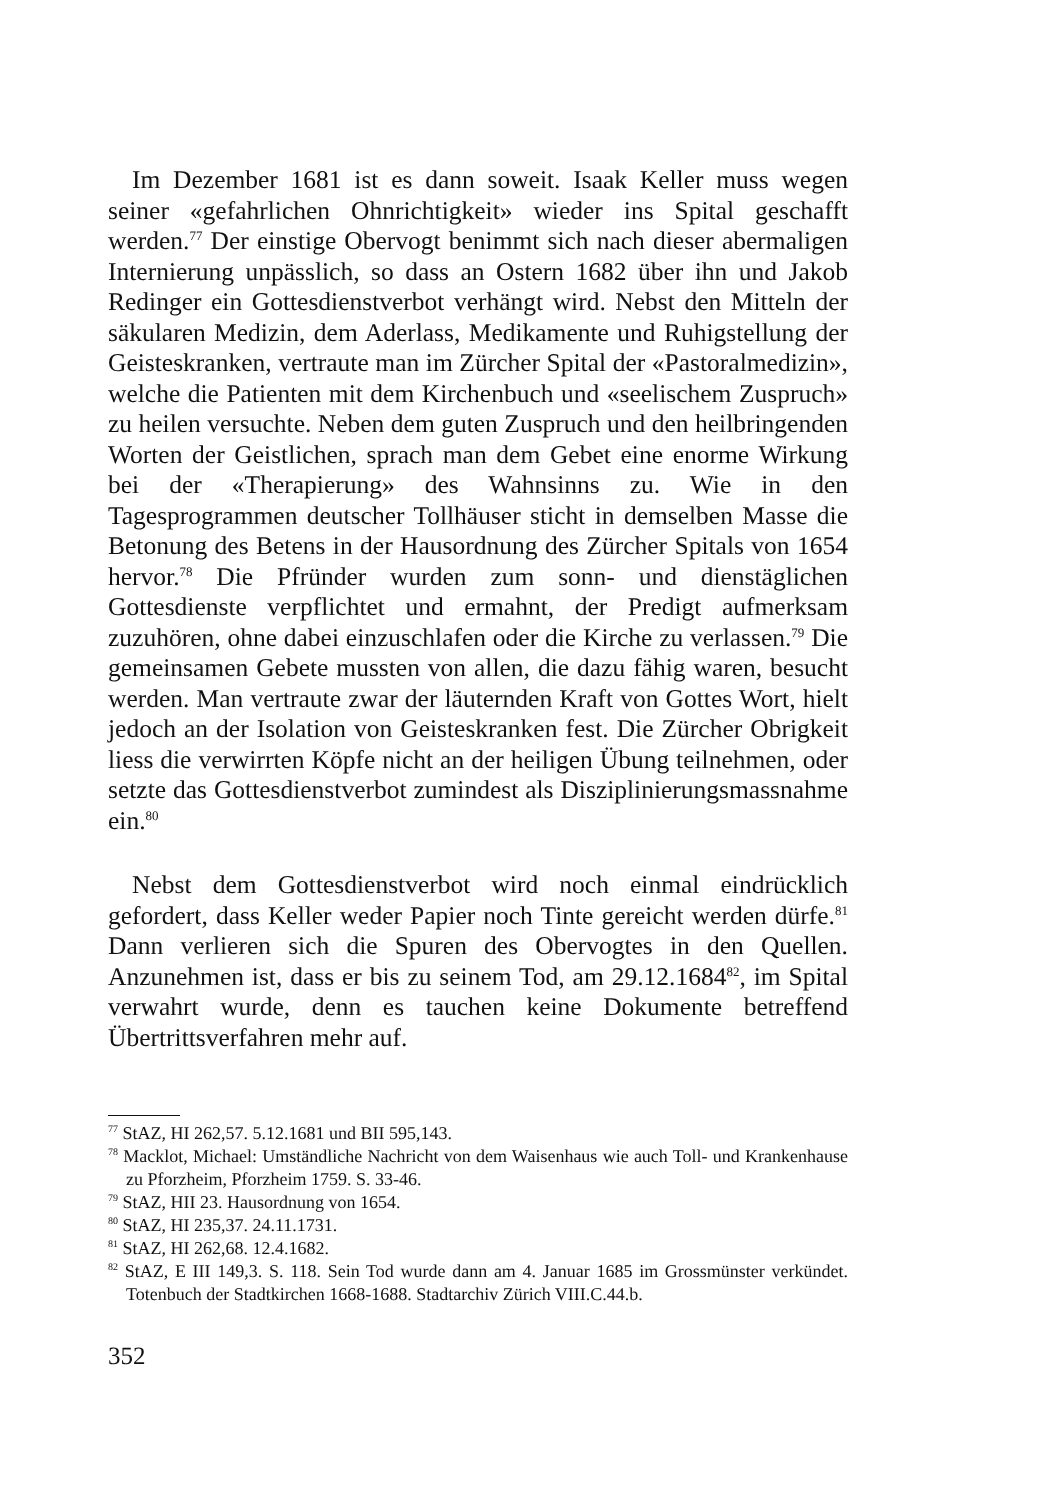Im Dezember 1681 ist es dann soweit. Isaak Keller muss wegen seiner «gefahrlichen Ohnrichtigkeit» wieder ins Spital geschafft werden.<sup>77</sup> Der einstige Obervogt benimmt sich nach dieser abermaligen Internierung unpässlich, so dass an Ostern 1682 über ihn und Jakob Redinger ein Gottesdienstverbot verhängt wird. Nebst den Mitteln der säkularen Medizin, dem Aderlass, Medikamente und Ruhigstellung der Geisteskranken, vertraute man im Zürcher Spital der «Pastoralmedizin», welche die Patienten mit dem Kirchenbuch und «seelischem Zuspruch» zu heilen versuchte. Neben dem guten Zuspruch und den heilbringenden Worten der Geistlichen, sprach man dem Gebet eine enorme Wirkung bei der «Therapierung» des Wahnsinns zu. Wie in den Tagesprogrammen deutscher Tollhäuser sticht in demselben Masse die Betonung des Betens in der Hausordnung des Zürcher Spitals von 1654 hervor.<sup>78</sup> Die Pfründer wurden zum sonn- und dienstäglichen Gottesdienste verpflichtet und ermahnt, der Predigt aufmerksam zuzuhören, ohne dabei einzuschlafen oder die Kirche zu verlassen.<sup>79</sup> Die gemeinsamen Gebete mussten von allen, die dazu fähig waren, besucht werden. Man vertraute zwar der läuternden Kraft von Gottes Wort, hielt jedoch an der Isolation von Geisteskranken fest. Die Zürcher Obrigkeit liess die verwirrten Köpfe nicht an der heiligen Übung teilnehmen, oder setzte das Gottesdienstverbot zumindest als Disziplinierungsmassnahme ein.<sup>80</sup>
Nebst dem Gottesdienstverbot wird noch einmal eindrücklich gefordert, dass Keller weder Papier noch Tinte gereicht werden dürfe.<sup>81</sup> Dann verlieren sich die Spuren des Obervogtes in den Quellen. Anzunehmen ist, dass er bis zu seinem Tod, am 29.12.1684<sup>82</sup>, im Spital verwahrt wurde, denn es tauchen keine Dokumente betreffend Übertrittsverfahren mehr auf.
<sup>77</sup> StAZ, HI 262,57. 5.12.1681 und BII 595,143.
<sup>78</sup> Macklot, Michael: Umständliche Nachricht von dem Waisenhaus wie auch Toll- und Krankenhause zu Pforzheim, Pforzheim 1759. S. 33-46.
<sup>79</sup> StAZ, HII 23. Hausordnung von 1654.
<sup>80</sup> StAZ, HI 235,37. 24.11.1731.
<sup>81</sup> StAZ, HI 262,68. 12.4.1682.
<sup>82</sup> StAZ, E III 149,3. S. 118. Sein Tod wurde dann am 4. Januar 1685 im Grossmünster verkündet. Totenbuch der Stadtkirchen 1668-1688. Stadtarchiv Zürich VIII.C.44.b.
352